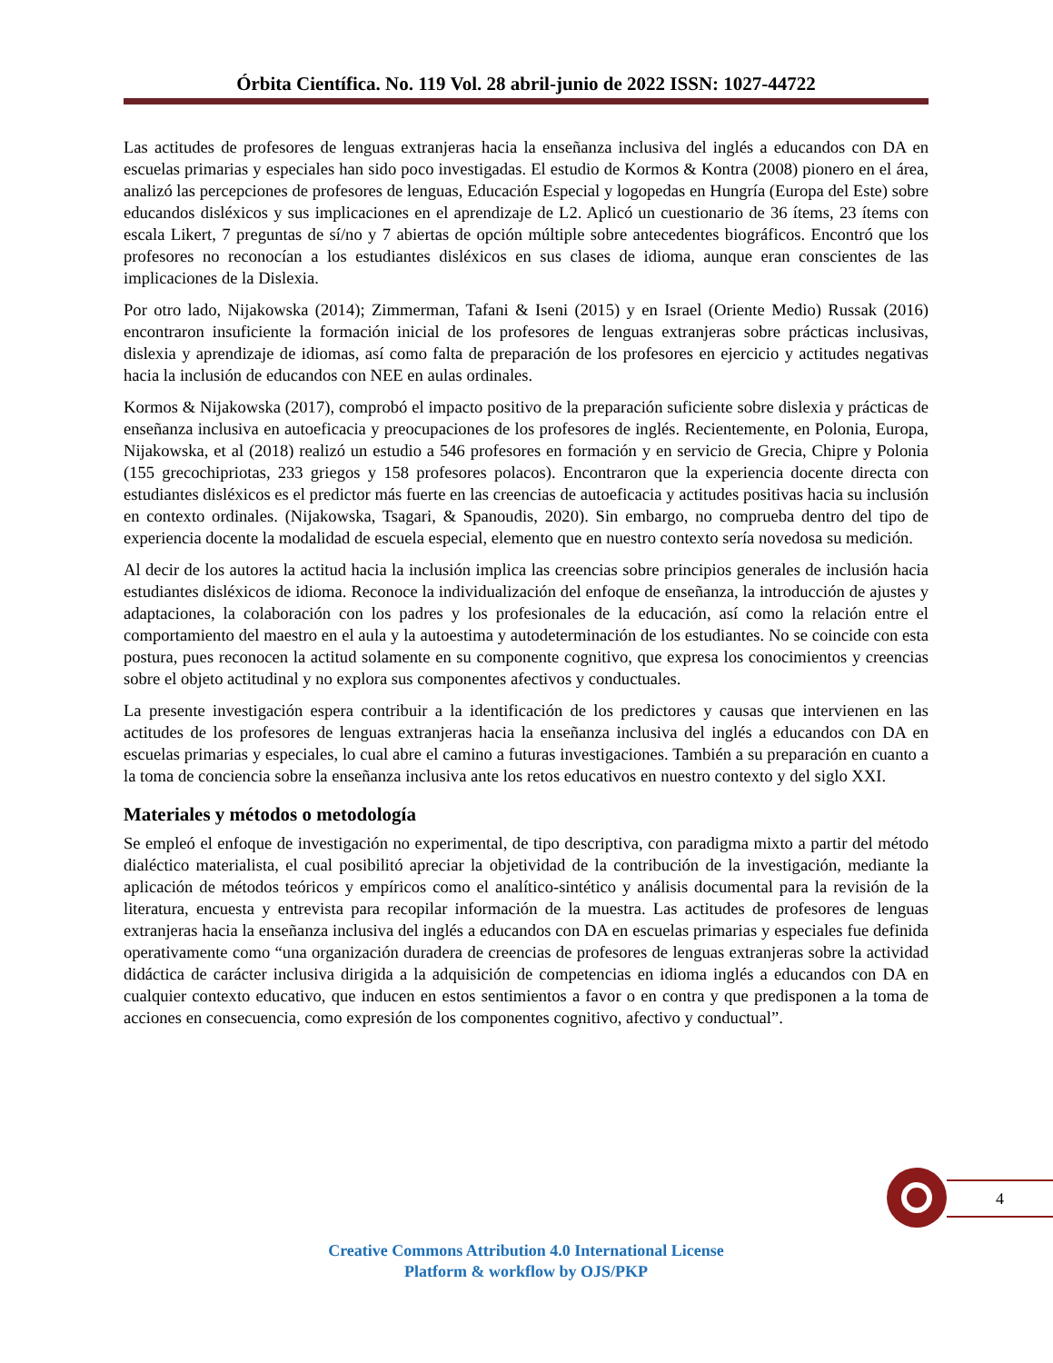Órbita Científica. No. 119 Vol. 28 abril-junio de 2022 ISSN: 1027-44722
Las actitudes de profesores de lenguas extranjeras hacia la enseñanza inclusiva del inglés a educandos con DA en escuelas primarias y especiales han sido poco investigadas. El estudio de Kormos & Kontra (2008) pionero en el área, analizó las percepciones de profesores de lenguas, Educación Especial y logopedas en Hungría (Europa del Este) sobre educandos disléxicos y sus implicaciones en el aprendizaje de L2. Aplicó un cuestionario de 36 ítems, 23 ítems con escala Likert, 7 preguntas de sí/no y 7 abiertas de opción múltiple sobre antecedentes biográficos. Encontró que los profesores no reconocían a los estudiantes disléxicos en sus clases de idioma, aunque eran conscientes de las implicaciones de la Dislexia.
Por otro lado, Nijakowska (2014); Zimmerman, Tafani & Iseni (2015) y en Israel (Oriente Medio) Russak (2016) encontraron insuficiente la formación inicial de los profesores de lenguas extranjeras sobre prácticas inclusivas, dislexia y aprendizaje de idiomas, así como falta de preparación de los profesores en ejercicio y actitudes negativas hacia la inclusión de educandos con NEE en aulas ordinales.
Kormos & Nijakowska (2017), comprobó el impacto positivo de la preparación suficiente sobre dislexia y prácticas de enseñanza inclusiva en autoeficacia y preocupaciones de los profesores de inglés. Recientemente, en Polonia, Europa, Nijakowska, et al (2018) realizó un estudio a 546 profesores en formación y en servicio de Grecia, Chipre y Polonia (155 grecochipriotas, 233 griegos y 158 profesores polacos). Encontraron que la experiencia docente directa con estudiantes disléxicos es el predictor más fuerte en las creencias de autoeficacia y actitudes positivas hacia su inclusión en contexto ordinales. (Nijakowska, Tsagari, & Spanoudis, 2020). Sin embargo, no comprueba dentro del tipo de experiencia docente la modalidad de escuela especial, elemento que en nuestro contexto sería novedosa su medición.
Al decir de los autores la actitud hacia la inclusión implica las creencias sobre principios generales de inclusión hacia estudiantes disléxicos de idioma. Reconoce la individualización del enfoque de enseñanza, la introducción de ajustes y adaptaciones, la colaboración con los padres y los profesionales de la educación, así como la relación entre el comportamiento del maestro en el aula y la autoestima y autodeterminación de los estudiantes. No se coincide con esta postura, pues reconocen la actitud solamente en su componente cognitivo, que expresa los conocimientos y creencias sobre el objeto actitudinal y no explora sus componentes afectivos y conductuales.
La presente investigación espera contribuir a la identificación de los predictores y causas que intervienen en las actitudes de los profesores de lenguas extranjeras hacia la enseñanza inclusiva del inglés a educandos con DA en escuelas primarias y especiales, lo cual abre el camino a futuras investigaciones. También a su preparación en cuanto a la toma de conciencia sobre la enseñanza inclusiva ante los retos educativos en nuestro contexto y del siglo XXI.
Materiales y métodos o metodología
Se empleó el enfoque de investigación no experimental, de tipo descriptiva, con paradigma mixto a partir del método dialéctico materialista, el cual posibilitó apreciar la objetividad de la contribución de la investigación, mediante la aplicación de métodos teóricos y empíricos como el analítico-sintético y análisis documental para la revisión de la literatura, encuesta y entrevista para recopilar información de la muestra. Las actitudes de profesores de lenguas extranjeras hacia la enseñanza inclusiva del inglés a educandos con DA en escuelas primarias y especiales fue definida operativamente como “una organización duradera de creencias de profesores de lenguas extranjeras sobre la actividad didáctica de carácter inclusiva dirigida a la adquisición de competencias en idioma inglés a educandos con DA en cualquier contexto educativo, que inducen en estos sentimientos a favor o en contra y que predisponen a la toma de acciones en consecuencia, como expresión de los componentes cognitivo, afectivo y conductual”.
4
Creative Commons Attribution 4.0 International License
Platform & workflow by OJS/PKP